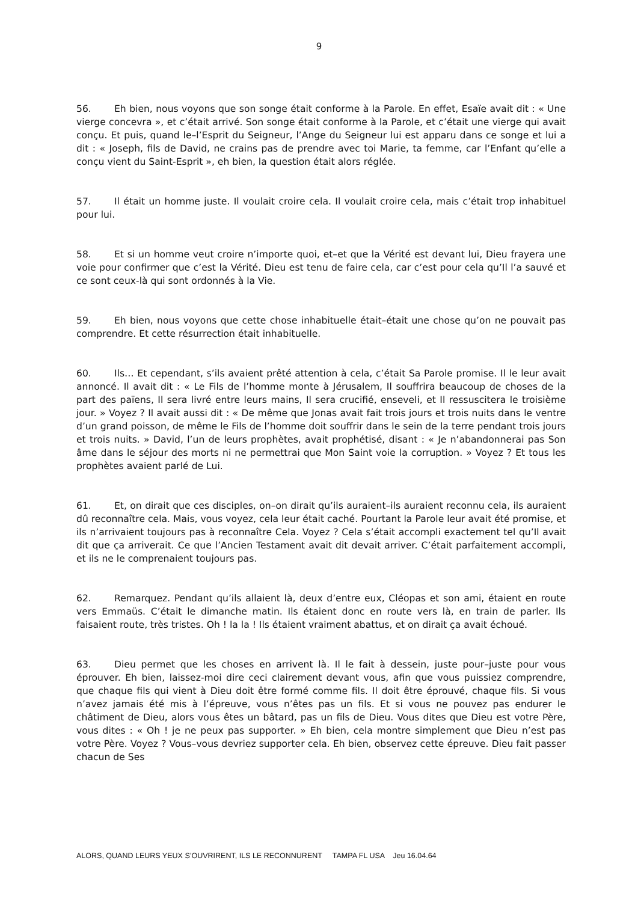9
56. Eh bien, nous voyons que son songe était conforme à la Parole. En effet, Esaïe avait dit : « Une vierge concevra », et c’était arrivé. Son songe était conforme à la Parole, et c’était une vierge qui avait conçu. Et puis, quand le–l’Esprit du Seigneur, l’Ange du Seigneur lui est apparu dans ce songe et lui a dit : « Joseph, fils de David, ne crains pas de prendre avec toi Marie, ta femme, car l’Enfant qu’elle a conçu vient du Saint-Esprit », eh bien, la question était alors réglée.
57. Il était un homme juste. Il voulait croire cela. Il voulait croire cela, mais c’était trop inhabituel pour lui.
58. Et si un homme veut croire n’importe quoi, et–et que la Vérité est devant lui, Dieu frayera une voie pour confirmer que c’est la Vérité. Dieu est tenu de faire cela, car c’est pour cela qu’Il l’a sauvé et ce sont ceux-là qui sont ordonnés à la Vie.
59. Eh bien, nous voyons que cette chose inhabituelle était–était une chose qu’on ne pouvait pas comprendre. Et cette résurrection était inhabituelle.
60. Ils… Et cependant, s’ils avaient prêté attention à cela, c’était Sa Parole promise. Il le leur avait annoncé. Il avait dit : « Le Fils de l’homme monte à Jérusalem, Il souffrira beaucoup de choses de la part des païens, Il sera livré entre leurs mains, Il sera crucifié, enseveli, et Il ressuscitera le troisième jour. » Voyez ? Il avait aussi dit : « De même que Jonas avait fait trois jours et trois nuits dans le ventre d’un grand poisson, de même le Fils de l’homme doit souffrir dans le sein de la terre pendant trois jours et trois nuits. » David, l’un de leurs prophètes, avait prophétisé, disant : « Je n’abandonnerai pas Son âme dans le séjour des morts ni ne permettrai que Mon Saint voie la corruption. » Voyez ? Et tous les prophètes avaient parlé de Lui.
61. Et, on dirait que ces disciples, on–on dirait qu’ils auraient–ils auraient reconnu cela, ils auraient dû reconnaître cela. Mais, vous voyez, cela leur était caché. Pourtant la Parole leur avait été promise, et ils n’arrivaient toujours pas à reconnaître Cela. Voyez ? Cela s’était accompli exactement tel qu’Il avait dit que ça arriverait. Ce que l’Ancien Testament avait dit devait arriver. C’était parfaitement accompli, et ils ne le comprenaient toujours pas.
62. Remarquez. Pendant qu’ils allaient là, deux d’entre eux, Cléopas et son ami, étaient en route vers Emmaüs. C’était le dimanche matin. Ils étaient donc en route vers là, en train de parler. Ils faisaient route, très tristes. Oh ! la la ! Ils étaient vraiment abattus, et on dirait ça avait échoué.
63. Dieu permet que les choses en arrivent là. Il le fait à dessein, juste pour–juste pour vous éprouver. Eh bien, laissez-moi dire ceci clairement devant vous, afin que vous puissiez comprendre, que chaque fils qui vient à Dieu doit être formé comme fils. Il doit être éprouvé, chaque fils. Si vous n’avez jamais été mis à l’épreuve, vous n’êtes pas un fils. Et si vous ne pouvez pas endurer le châtiment de Dieu, alors vous êtes un bâtard, pas un fils de Dieu. Vous dites que Dieu est votre Père, vous dites : « Oh ! je ne peux pas supporter. » Eh bien, cela montre simplement que Dieu n’est pas votre Père. Voyez ? Vous–vous devriez supporter cela. Eh bien, observez cette épreuve. Dieu fait passer chacun de Ses
ALORS, QUAND LEURS YEUX S’OUVRIRENT, ILS LE RECONNURENT TAMPA FL USA Jeu 16.04.64